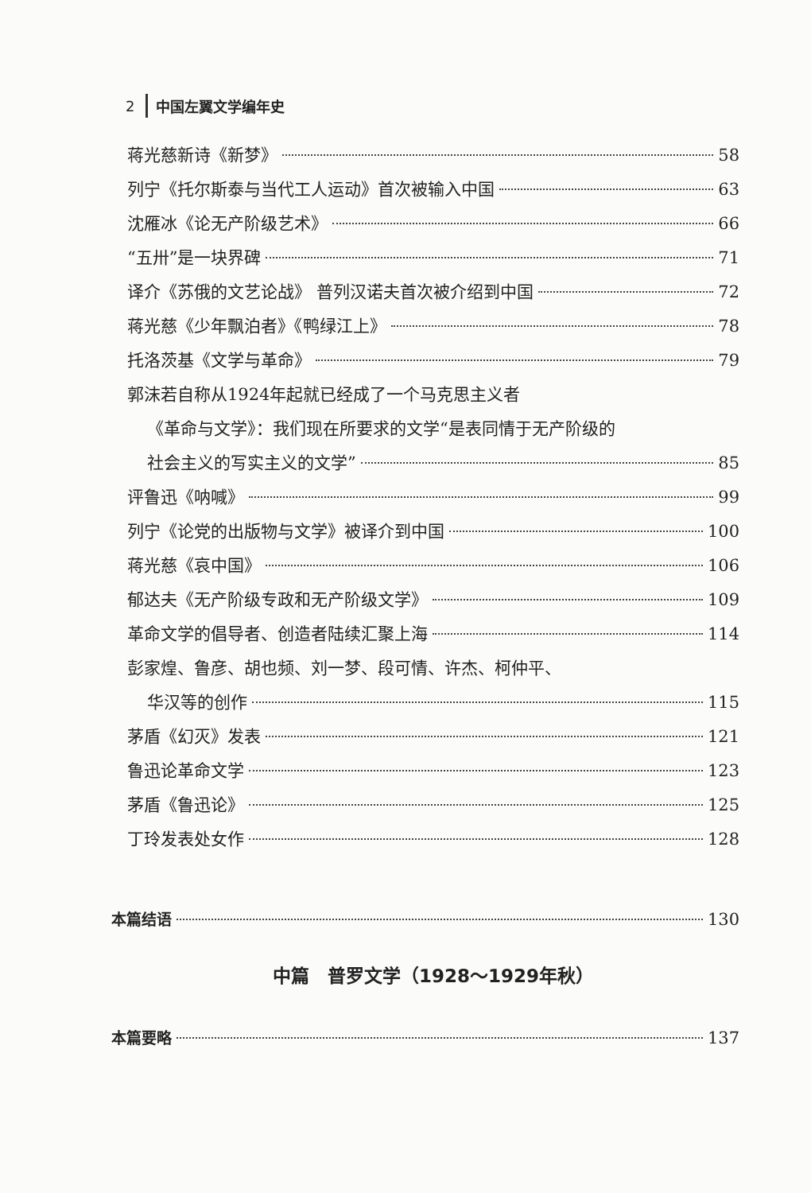2 中国左翼文学编年史
蒋光慈新诗《新梦》 58
列宁《托尔斯泰与当代工人运动》首次被输入中国 63
沈雁冰《论无产阶级艺术》 66
“五卅”是一块界碑 71
译介《苏俄的文艺论战》 普列汉诺夫首次被介绍到中国 72
蒋光慈《少年飘泊者》《鸭绿江上》 78
托洛茨基《文学与革命》 79
郭沫若自称从1924年起就已经成了一个马克思主义者
《革命与文学》：我们现在所要求的文学“是表同情于无产阶级的
社会主义的写实主义的文学” 85
评鲁迅《呐喊》 99
列宁《论党的出版物与文学》被译介到中国 100
蒋光慈《哀中国》 106
郁达夫《无产阶级专政和无产阶级文学》 109
革命文学的倡导者、创造者陆续汇聚上海 114
彭家煌、鲁彦、胡也频、刘一梦、段可情、许杰、柯仲平、
华汉等的创作 115
茅盾《幻灭》发表 121
鲁迅论革命文学 123
茅盾《鲁迅论》 125
丁玲发表处女作 128
本篇结语 130
中篇　普罗文学（1928～1929年秋）
本篇要略 137